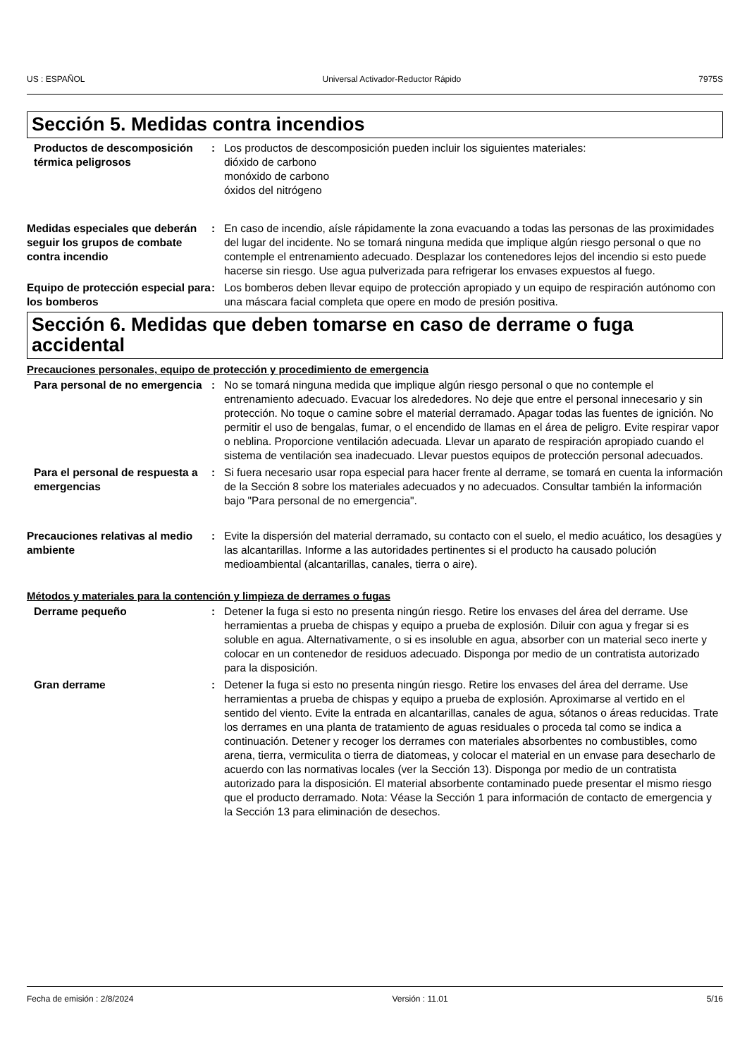US : ESPAÑOL Universal Activador-Reductor Rápido 7975S
Sección 5. Medidas contra incendios
Productos de descomposición térmica peligrosos
: Los productos de descomposición pueden incluir los siguientes materiales:
dióxido de carbono
monóxido de carbono
óxidos del nitrógeno
Medidas especiales que deberán seguir los grupos de combate contra incendio
: En caso de incendio, aísle rápidamente la zona evacuando a todas las personas de las proximidades del lugar del incidente. No se tomará ninguna medida que implique algún riesgo personal o que no contemple el entrenamiento adecuado. Desplazar los contenedores lejos del incendio si esto puede hacerse sin riesgo. Use agua pulverizada para refrigerar los envases expuestos al fuego.
Equipo de protección especial para los bomberos
: Los bomberos deben llevar equipo de protección apropiado y un equipo de respiración autónomo con una máscara facial completa que opere en modo de presión positiva.
Sección 6. Medidas que deben tomarse en caso de derrame o fuga accidental
Precauciones personales, equipo de protección y procedimiento de emergencia
Para personal de no emergencia
: No se tomará ninguna medida que implique algún riesgo personal o que no contemple el entrenamiento adecuado. Evacuar los alrededores. No deje que entre el personal innecesario y sin protección. No toque o camine sobre el material derramado. Apagar todas las fuentes de ignición. No permitir el uso de bengalas, fumar, o el encendido de llamas en el área de peligro. Evite respirar vapor o neblina. Proporcione ventilación adecuada. Llevar un aparato de respiración apropiado cuando el sistema de ventilación sea inadecuado. Llevar puestos equipos de protección personal adecuados.
Para el personal de respuesta a emergencias
: Si fuera necesario usar ropa especial para hacer frente al derrame, se tomará en cuenta la información de la Sección 8 sobre los materiales adecuados y no adecuados. Consultar también la información bajo "Para personal de no emergencia".
Precauciones relativas al medio ambiente
: Evite la dispersión del material derramado, su contacto con el suelo, el medio acuático, los desagües y las alcantarillas. Informe a las autoridades pertinentes si el producto ha causado polución medioambiental (alcantarillas, canales, tierra o aire).
Métodos y materiales para la contención y limpieza de derrames o fugas
Derrame pequeño : Detener la fuga si esto no presenta ningún riesgo. Retire los envases del área del derrame. Use herramientas a prueba de chispas y equipo a prueba de explosión. Diluir con agua y fregar si es soluble en agua. Alternativamente, o si es insoluble en agua, absorber con un material seco inerte y colocar en un contenedor de residuos adecuado. Disponga por medio de un contratista autorizado para la disposición.
Gran derrame : Detener la fuga si esto no presenta ningún riesgo. Retire los envases del área del derrame. Use herramientas a prueba de chispas y equipo a prueba de explosión. Aproximarse al vertido en el sentido del viento. Evite la entrada en alcantarillas, canales de agua, sótanos o áreas reducidas. Trate los derrames en una planta de tratamiento de aguas residuales o proceda tal como se indica a continuación. Detener y recoger los derrames con materiales absorbentes no combustibles, como arena, tierra, vermiculita o tierra de diatomeas, y colocar el material en un envase para desecharlo de acuerdo con las normativas locales (ver la Sección 13). Disponga por medio de un contratista autorizado para la disposición. El material absorbente contaminado puede presentar el mismo riesgo que el producto derramado. Nota: Véase la Sección 1 para información de contacto de emergencia y la Sección 13 para eliminación de desechos.
Fecha de emisión : 2/8/2024 Versión : 11.01 5/16